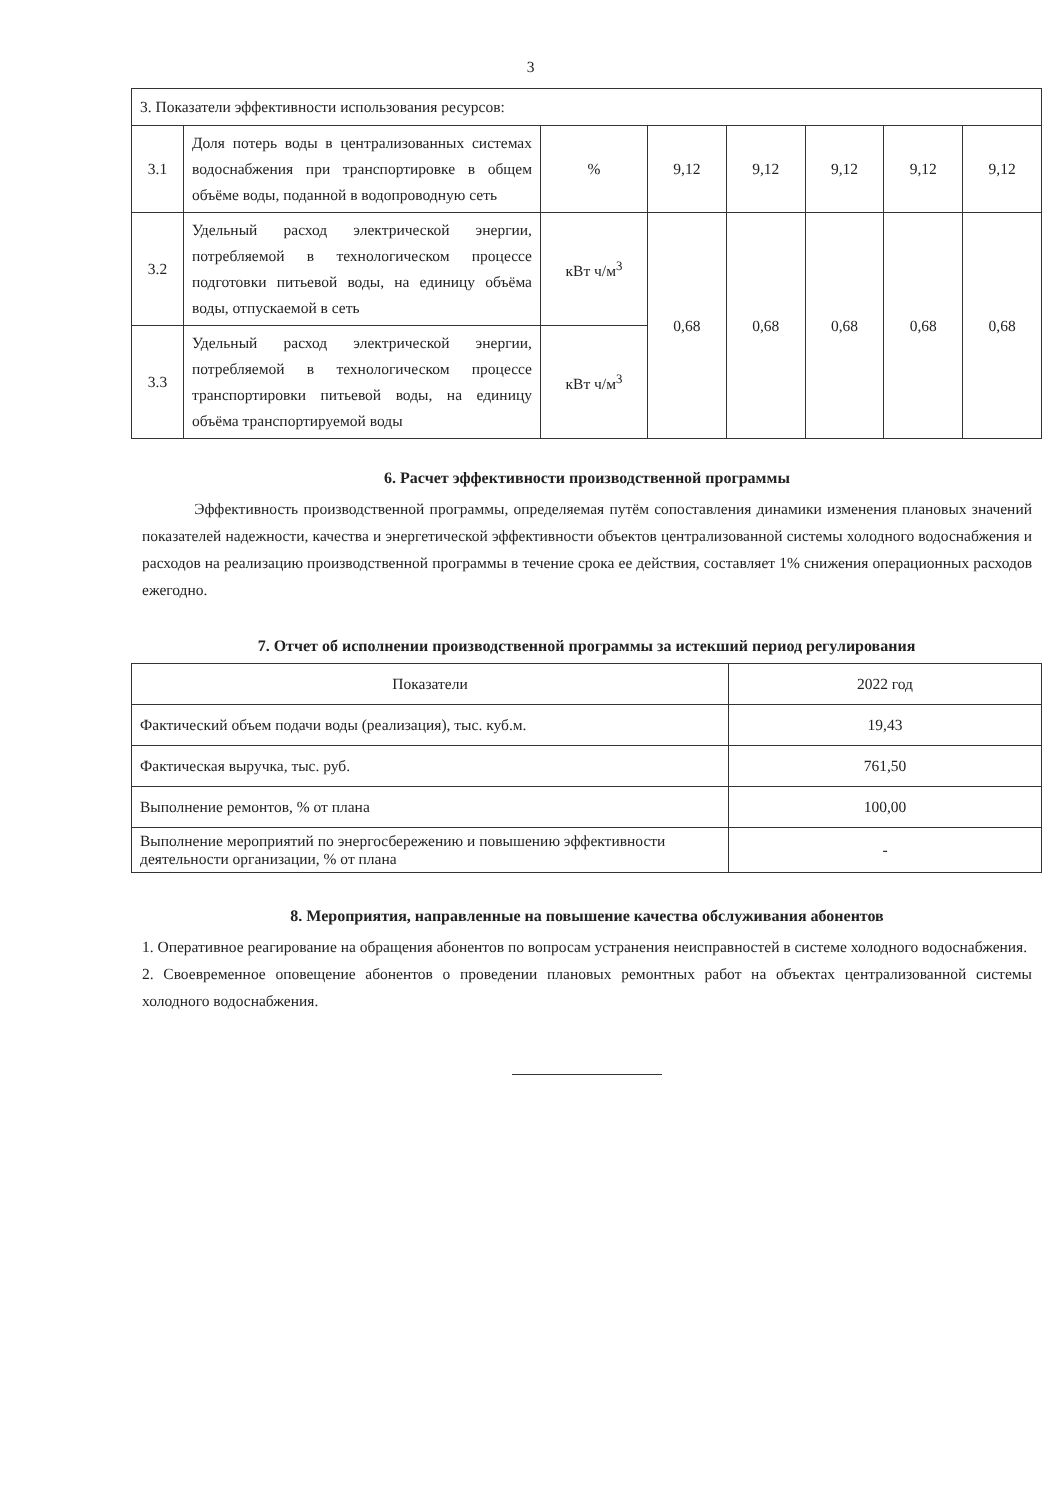3
| 3. Показатели эффективности использования ресурсов: | | | | | | | |
| 3.1 | Доля потерь воды в централизованных системах водоснабжения при транспортировке в общем объёме воды, поданной в водопроводную сеть | % | 9,12 | 9,12 | 9,12 | 9,12 | 9,12 |
| 3.2 | Удельный расход электрической энергии, потребляемой в технологическом процессе подготовки питьевой воды, на единицу объёма воды, отпускаемой в сеть | кВт ч/м<sup>3</sup> | 0,68 | 0,68 | 0,68 | 0,68 | 0,68 |
| 3.3 | Удельный расход электрической энергии, потребляемой в технологическом процессе транспортировки питьевой воды, на единицу объёма транспортируемой воды | кВт ч/м<sup>3</sup> | | | | | |
6. Расчет эффективности производственной программы
Эффективность производственной программы, определяемая путём сопоставления динамики изменения плановых значений показателей надежности, качества и энергетической эффективности объектов централизованной системы холодного водоснабжения и расходов на реализацию производственной программы в течение срока ее действия, составляет 1% снижения операционных расходов ежегодно.
7. Отчет об исполнении производственной программы за истекший период регулирования
| Показатели | 2022 год |
| Фактический объем подачи воды (реализация), тыс. куб.м. | 19,43 |
| Фактическая выручка, тыс. руб. | 761,50 |
| Выполнение ремонтов, % от плана | 100,00 |
| Выполнение мероприятий по энергосбережению и повышению эффективности деятельности организации, % от плана | - |
8. Мероприятия, направленные на повышение качества обслуживания абонентов
1. Оперативное реагирование на обращения абонентов по вопросам устранения неисправностей в системе холодного водоснабжения.
2. Своевременное оповещение абонентов о проведении плановых ремонтных работ на объектах централизованной системы холодного водоснабжения.